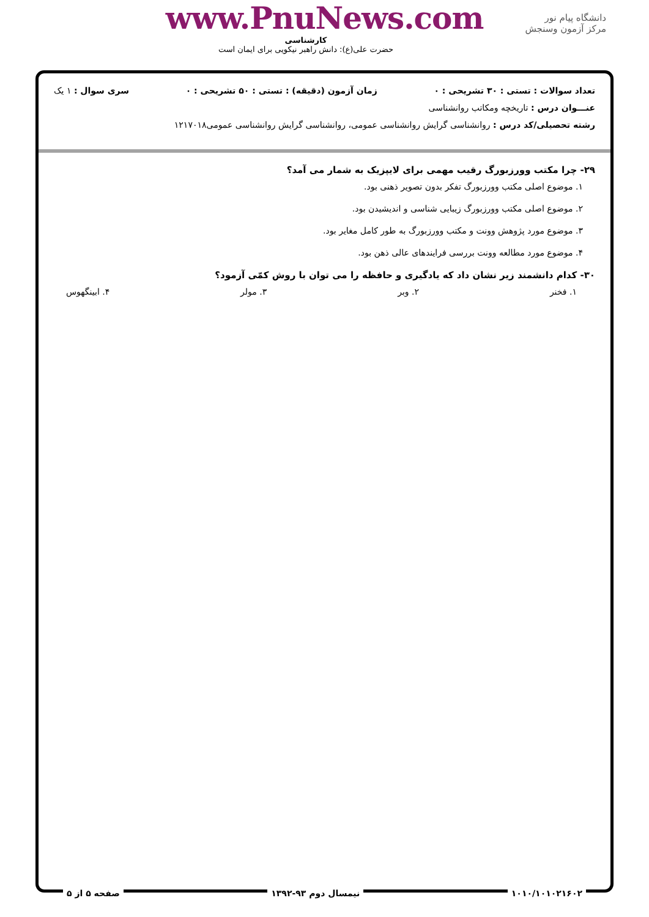www.PnuNews.com
دانشگاه پیام نور
مرکز آزمون وسنجش
کارشناسی
حضرت علی(ع): دانش راهبر نیکویی برای ایمان است
تعداد سوالات : تستی : ۳۰ تشریحی : ۰ زمان آزمون (دقیقه) : تستی : ۵۰ تشریحی : ۰ سری سوال : ۱ یک
عنـــوان درس : تاریخچه ومکاتب روانشناسی
رشته تحصیلی/کد درس : روانشناسی گرایش روانشناسی عمومی، روانشناسی گرایش روانشناسی عمومی۱۲۱۷۰۱۸
۲۹- چرا مکتب وورزبورگ رقیب مهمی برای لایپزیک به شمار می آمد؟
۱. موضوع اصلی مکتب وورزبورگ تفکر بدون تصویر ذهنی بود.
۲. موضوع اصلی مکتب وورزبورگ زیبایی شناسی و اندیشیدن بود.
۳. موضوع مورد پژوهش وونت و مکتب وورزبورگ به طور کامل مغایر بود.
۴. موضوع مورد مطالعه وونت بررسی فرایندهای عالی ذهن بود.
۳۰- کدام دانشمند زیر نشان داد که یادگیری و حافظه را می توان با روش کمّی آزمود؟
۱. فخنر ۲. وبر ۳. مولر ۴. ابینگهوس
۱۰۱۰/۱۰۱۰۲۱۶۰۲ نیمسال دوم ۹۳-۱۳۹۲ صفحه ۵ از ۵